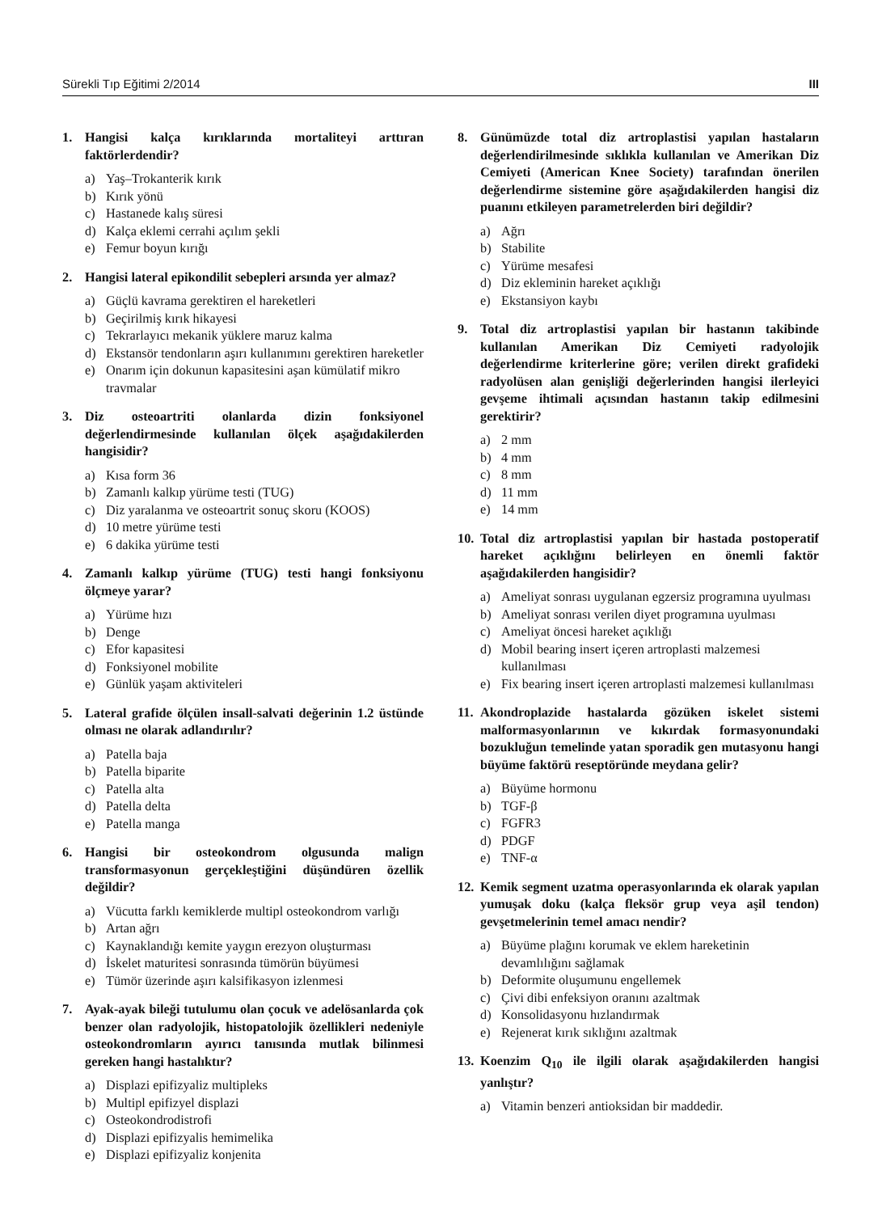Sürekli Tıp Eğitimi 2/2014 III
1. Hangisi kalça kırıklarında mortaliteyi arttıran faktörlerdendir?
a) Yaş–Trokanterik kırık
b) Kırık yönü
c) Hastanede kalış süresi
d) Kalça eklemi cerrahi açılım şekli
e) Femur boyun kırığı
2. Hangisi lateral epikondilit sebepleri arsında yer almaz?
a) Güçlü kavrama gerektiren el hareketleri
b) Geçirilmiş kırık hikayesi
c) Tekrarlayıcı mekanik yüklere maruz kalma
d) Ekstansör tendonların aşırı kullanımını gerektiren hareketler
e) Onarım için dokunun kapasitesini aşan kümülatif mikro travmalar
3. Diz osteoartriti olanlarda dizin fonksiyonel değerlendirmesinde kullanılan ölçek aşağıdakilerden hangisidir?
a) Kısa form 36
b) Zamanlı kalkıp yürüme testi (TUG)
c) Diz yaralanma ve osteoartrit sonuç skoru (KOOS)
d) 10 metre yürüme testi
e) 6 dakika yürüme testi
4. Zamanlı kalkıp yürüme (TUG) testi hangi fonksiyonu ölçmeye yarar?
a) Yürüme hızı
b) Denge
c) Efor kapasitesi
d) Fonksiyonel mobilite
e) Günlük yaşam aktiviteleri
5. Lateral grafide ölçülen insall-salvati değerinin 1.2 üstünde olması ne olarak adlandırılır?
a) Patella baja
b) Patella biparite
c) Patella alta
d) Patella delta
e) Patella manga
6. Hangisi bir osteokondrom olgusunda malign transformasyonun gerçekleştiğini düşündüren özellik değildir?
a) Vücutta farklı kemiklerde multipl osteokondrom varlığı
b) Artan ağrı
c) Kaynaklandığı kemite yaygın erezyon oluşturması
d) İskelet maturitesi sonrasında tümörün büyümesi
e) Tümör üzerinde aşırı kalsifikasyon izlenmesi
7. Ayak-ayak bileği tutulumu olan çocuk ve adelösanlarda çok benzer olan radyolojik, histopatolojik özellikleri nedeniyle osteokondromların ayırıcı tanısında mutlak bilinmesi gereken hangi hastalıktır?
a) Displazi epifizyaliz multipleks
b) Multipl epifizyel displazi
c) Osteokondrodistrofi
d) Displazi epifizyalis hemimelika
e) Displazi epifizyaliz konjenita
8. Günümüzde total diz artroplastisi yapılan hastaların değerlendirilmesinde sıklıkla kullanılan ve Amerikan Diz Cemiyeti (American Knee Society) tarafından önerilen değerlendirme sistemine göre aşağıdakilerden hangisi diz puanını etkileyen parametrelerden biri değildir?
a) Ağrı
b) Stabilite
c) Yürüme mesafesi
d) Diz ekleminin hareket açıklığı
e) Ekstansiyon kaybı
9. Total diz artroplastisi yapılan bir hastanın takibinde kullanılan Amerikan Diz Cemiyeti radyolojik değerlendirme kriterlerine göre; verilen direkt grafideki radyolüsen alan genişliği değerlerinden hangisi ilerleyici gevşeme ihtimali açısından hastanın takip edilmesini gerektirir?
a) 2 mm
b) 4 mm
c) 8 mm
d) 11 mm
e) 14 mm
10. Total diz artroplastisi yapılan bir hastada postoperatif hareket açıklığını belirleyen en önemli faktör aşağıdakilerden hangisidir?
a) Ameliyat sonrası uygulanan egzersiz programına uyulması
b) Ameliyat sonrası verilen diyet programına uyulması
c) Ameliyat öncesi hareket açıklığı
d) Mobil bearing insert içeren artroplasti malzemesi kullanılması
e) Fix bearing insert içeren artroplasti malzemesi kullanılması
11. Akondroplazide hastalarda gözüken iskelet sistemi malformasyonlarının ve kıkırdak formasyonundaki bozukluğun temelinde yatan sporadik gen mutasyonu hangi büyüme faktörü reseptöründe meydana gelir?
a) Büyüme hormonu
b) TGF-β
c) FGFR3
d) PDGF
e) TNF-α
12. Kemik segment uzatma operasyonlarında ek olarak yapılan yumuşak doku (kalça fleksör grup veya aşil tendon) gevşetmelerinin temel amacı nendir?
a) Büyüme plağını korumak ve eklem hareketinin devamlılığını sağlamak
b) Deformite oluşumunu engellemek
c) Çivi dibi enfeksiyon oranını azaltmak
d) Konsolidasyonu hızlandırmak
e) Rejenerat kırık sıklığını azaltmak
13. Koenzim Q<sub>10</sub> ile ilgili olarak aşağıdakilerden hangisi yanlıştır?
a) Vitamin benzeri antioksidan bir maddedir.